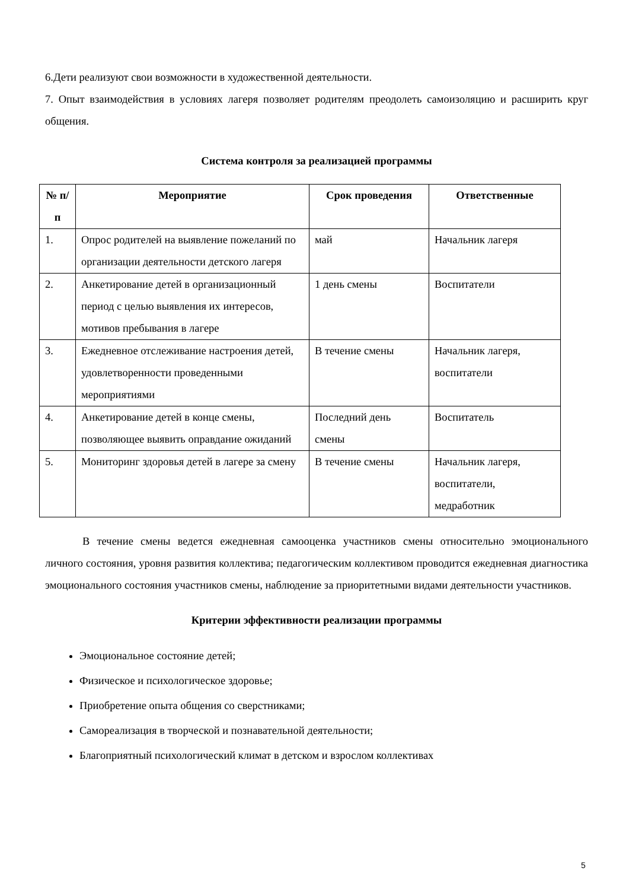6.Дети реализуют свои возможности в художественной деятельности.
7. Опыт взаимодействия в условиях лагеря позволяет родителям преодолеть самоизоляцию и расширить круг общения.
Система контроля за реализацией программы
| № п/п | Мероприятие | Срок проведения | Ответственные |
| --- | --- | --- | --- |
| 1. | Опрос родителей на выявление пожеланий по организации деятельности детского лагеря | май | Начальник лагеря |
| 2. | Анкетирование детей в организационный период с целью выявления их интересов, мотивов пребывания в лагере | 1 день смены | Воспитатели |
| 3. | Ежедневное отслеживание настроения детей, удовлетворенности проведенными мероприятиями | В течение смены | Начальник лагеря, воспитатели |
| 4. | Анкетирование детей в конце смены, позволяющее выявить оправдание ожиданий | Последний день смены | Воспитатель |
| 5. | Мониторинг здоровья детей в лагере за смену | В течение смены | Начальник лагеря, воспитатели, медработник |
В течение смены ведется ежедневная самооценка участников смены относительно эмоционального личного состояния, уровня развития коллектива; педагогическим коллективом проводится ежедневная диагностика эмоционального состояния участников смены, наблюдение за приоритетными видами деятельности участников.
Критерии эффективности реализации программы
Эмоциональное состояние детей;
Физическое и психологическое здоровье;
Приобретение опыта общения со сверстниками;
Самореализация в творческой и познавательной деятельности;
Благоприятный психологический климат в детском и взрослом коллективах
5